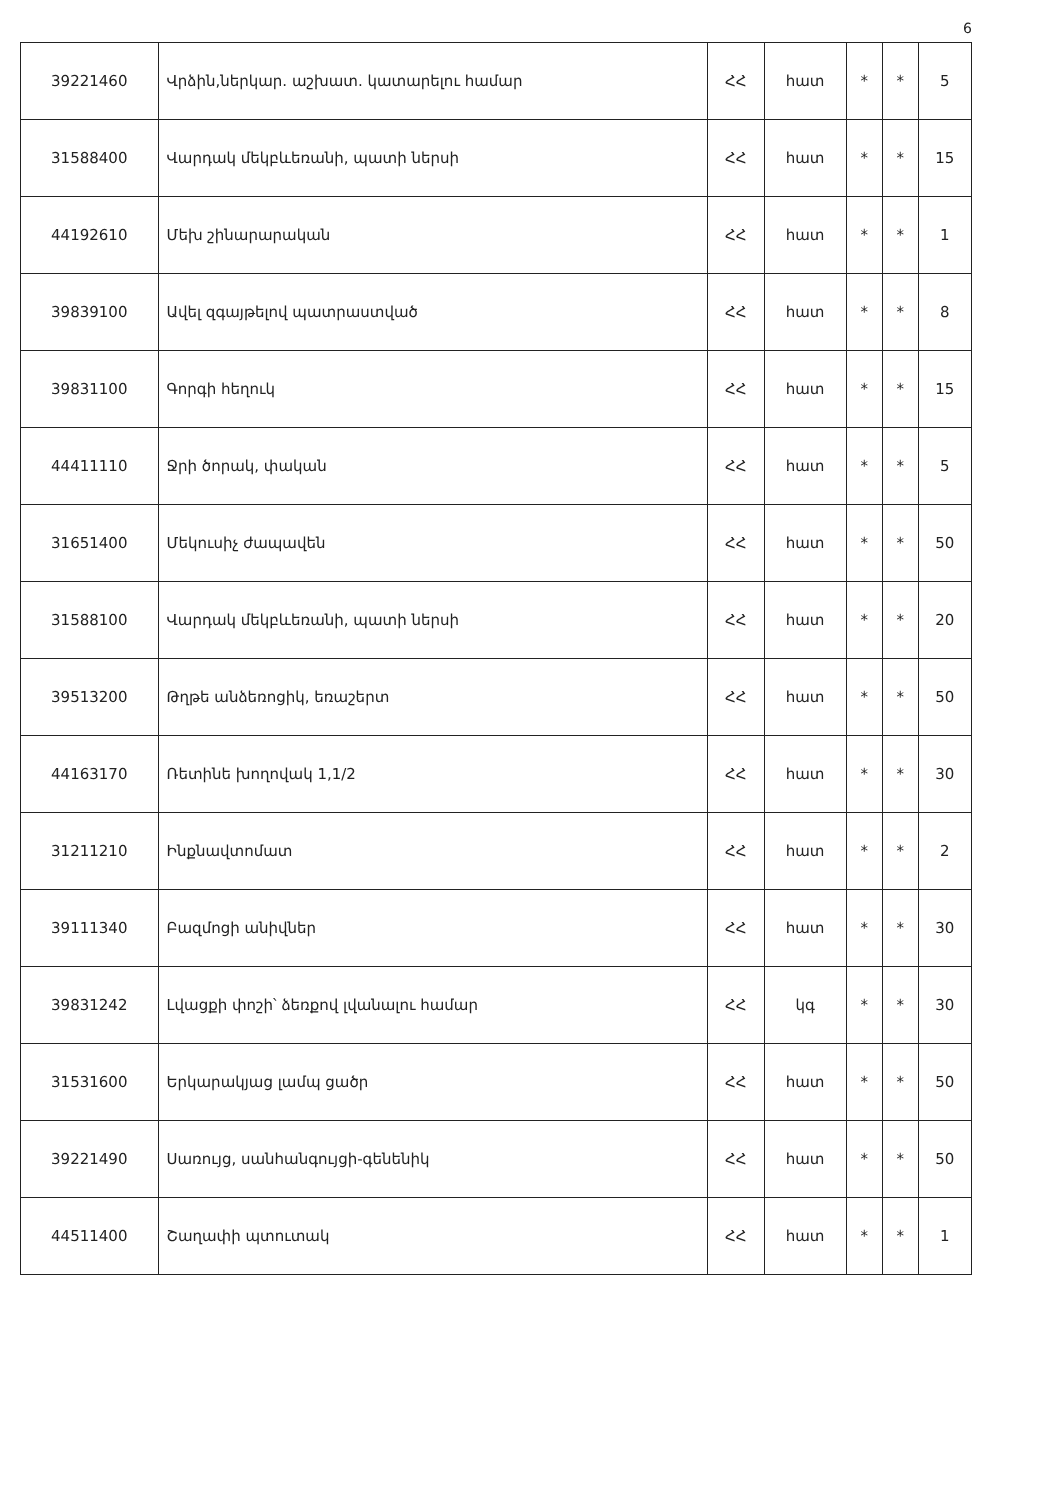6
| 39221460 | Վրձին,ներկար. աշխատ. կատարելու համար | ՀՀ | հատ | * | * | 5 |
| 31588400 | Վարդակ մեկբևեռանի, պատի ներսի | ՀՀ | հատ | * | * | 15 |
| 44192610 | Մեխ շինարարական | ՀՀ | հատ | * | * | 1 |
| 39839100 | Ավել զգայթելով պատրաստված | ՀՀ | հատ | * | * | 8 |
| 39831100 | Գորգի հեղուկ | ՀՀ | հատ | * | * | 15 |
| 44411110 | Ջրի ծորակ, փական | ՀՀ | հատ | * | * | 5 |
| 31651400 | Մեկուսիչ ժապավեն | ՀՀ | հատ | * | * | 50 |
| 31588100 | Վարդակ մեկբևեռանի, պատի ներսի | ՀՀ | հատ | * | * | 20 |
| 39513200 | Թղթե անձեռոցիկ, եռաշերտ | ՀՀ | հատ | * | * | 50 |
| 44163170 | Ռետինե խողովակ 1,1/2 | ՀՀ | հատ | * | * | 30 |
| 31211210 | Ինքնավտոմատ | ՀՀ | հատ | * | * | 2 |
| 39111340 | Բազմոցի անիվներ | ՀՀ | հատ | * | * | 30 |
| 39831242 | Լվացքի փոշի՝ ձեռքով լվանալու համար | ՀՀ | կգ | * | * | 30 |
| 31531600 | Երկարակյաց լամպ ցածր | ՀՀ | հատ | * | * | 50 |
| 39221490 | Սառույց, սանհանգույցի-գենենիկ | ՀՀ | հատ | * | * | 50 |
| 44511400 | Շաղափի պտուտակ | ՀՀ | հատ | * | * | 1 |